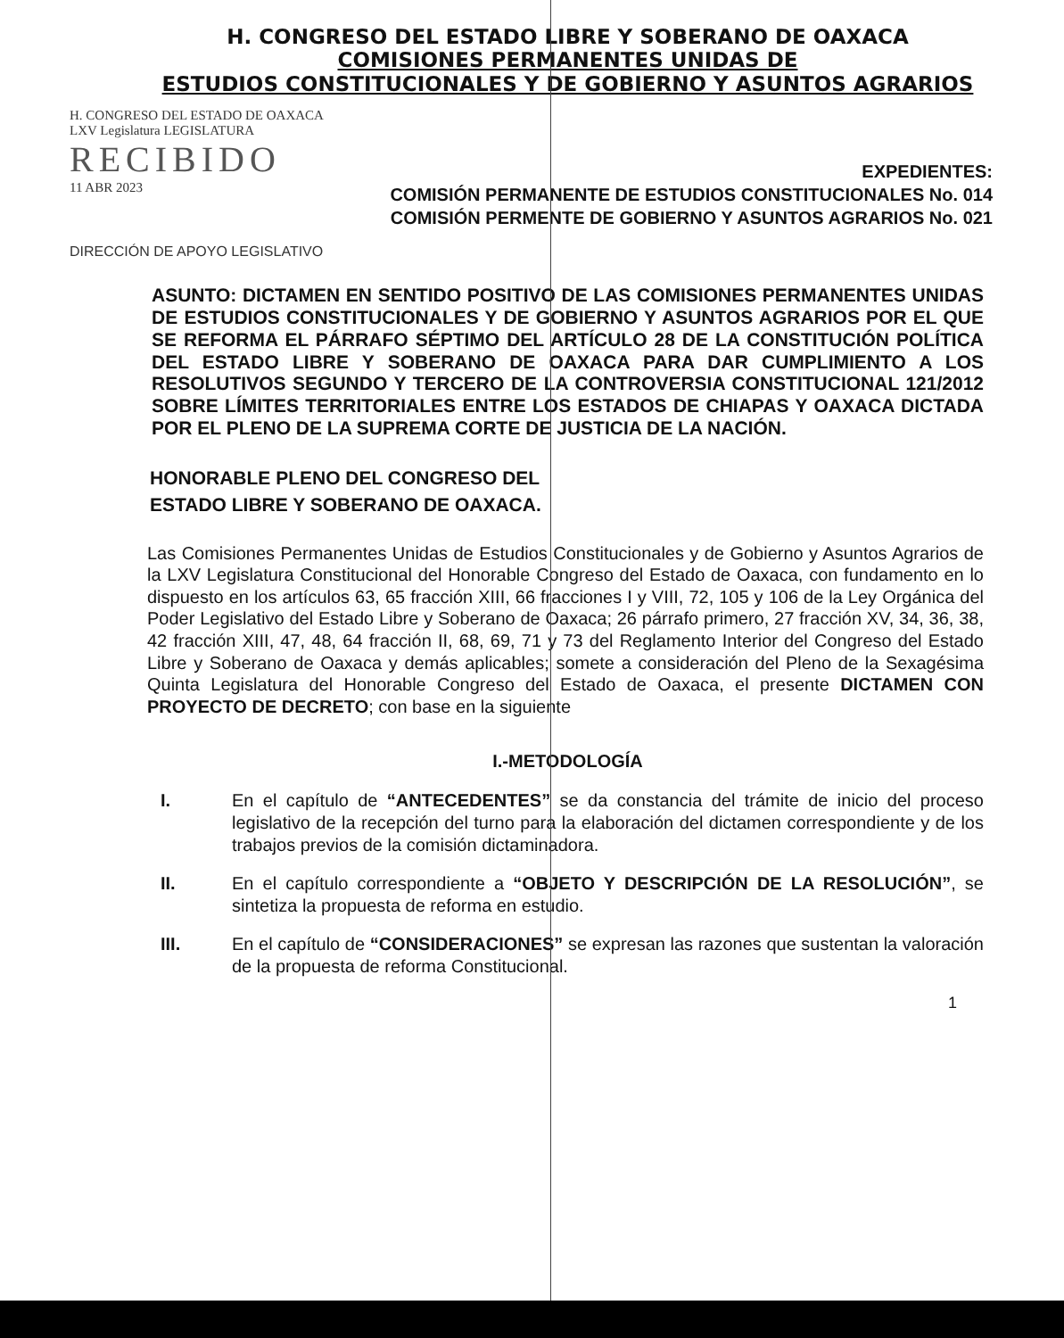H. CONGRESO DEL ESTADO LIBRE Y SOBERANO DE OAXACA
COMISIONES PERMANENTES UNIDAS DE
ESTUDIOS CONSTITUCIONALES Y DE GOBIERNO Y ASUNTOS AGRARIOS
H. CONGRESO DEL ESTADO DE OAXACA
LXV Legislatura LEGISLATURA
RECIBIDO
11 ABR 2023
EXPEDIENTES:
COMISIÓN PERMANENTE DE ESTUDIOS CONSTITUCIONALES No. 014
COMISIÓN PERMENTE DE GOBIERNO Y ASUNTOS AGRARIOS No. 021
DIRECCIÓN DE APOYO LEGISLATIVO
ASUNTO: DICTAMEN EN SENTIDO POSITIVO DE LAS COMISIONES PERMANENTES UNIDAS DE ESTUDIOS CONSTITUCIONALES Y DE GOBIERNO Y ASUNTOS AGRARIOS POR EL QUE SE REFORMA EL PÁRRAFO SÉPTIMO DEL ARTÍCULO 28 DE LA CONSTITUCIÓN POLÍTICA DEL ESTADO LIBRE Y SOBERANO DE OAXACA PARA DAR CUMPLIMIENTO A LOS RESOLUTIVOS SEGUNDO Y TERCERO DE LA CONTROVERSIA CONSTITUCIONAL 121/2012 SOBRE LÍMITES TERRITORIALES ENTRE LOS ESTADOS DE CHIAPAS Y OAXACA DICTADA POR EL PLENO DE LA SUPREMA CORTE DE JUSTICIA DE LA NACIÓN.
HONORABLE PLENO DEL CONGRESO DEL
ESTADO LIBRE Y SOBERANO DE OAXACA.
Las Comisiones Permanentes Unidas de Estudios Constitucionales y de Gobierno y Asuntos Agrarios de la LXV Legislatura Constitucional del Honorable Congreso del Estado de Oaxaca, con fundamento en lo dispuesto en los artículos 63, 65 fracción XIII, 66 fracciones I y VIII, 72, 105 y 106 de la Ley Orgánica del Poder Legislativo del Estado Libre y Soberano de Oaxaca; 26 párrafo primero, 27 fracción XV, 34, 36, 38, 42 fracción XIII, 47, 48, 64 fracción II, 68, 69, 71 y 73 del Reglamento Interior del Congreso del Estado Libre y Soberano de Oaxaca y demás aplicables; somete a consideración del Pleno de la Sexagésima Quinta Legislatura del Honorable Congreso del Estado de Oaxaca, el presente DICTAMEN CON PROYECTO DE DECRETO; con base en la siguiente
I.-METODOLOGÍA
I. En el capítulo de “ANTECEDENTES” se da constancia del trámite de inicio del proceso legislativo de la recepción del turno para la elaboración del dictamen correspondiente y de los trabajos previos de la comisión dictaminadora.
II. En el capítulo correspondiente a “OBJETO Y DESCRIPCIÓN DE LA RESOLUCIÓN”, se sintetiza la propuesta de reforma en estudio.
III. En el capítulo de “CONSIDERACIONES” se expresan las razones que sustentan la valoración de la propuesta de reforma Constitucional.
1